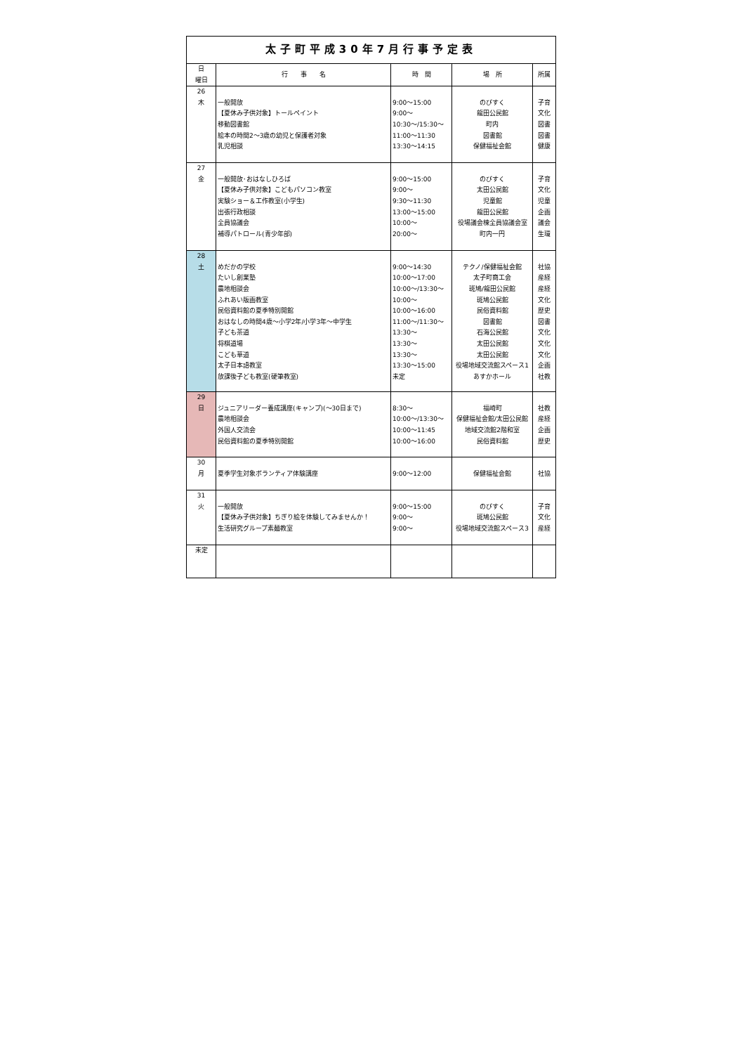| 太子町平成30年7月行事予定表 | | | | |
| 日 曜日 | 行 事 名 | 時 間 | 場 所 | 所属 |
| 26 木 | 一般開放 【夏休み子供対象】トールペイント 移動図書館 絵本の時間2～3歳の幼児と保護者対象 乳児相談 | 9:00～15:00 9:00～ 10:30～/15:30～ 11:00～11:30 13:30～14:15 | のびすく 龍田公民館 町内 図書館 保健福祉会館 | 子育 文化 図書 図書 健康 |
| 27 金 | 一般開放･おはなしひろば 【夏休み子供対象】こどもパソコン教室 実験ショー＆工作教室(小学生) 出張行政相談 全員協議会 補導パトロール(青少年部) | 9:00～15:00 9:00～ 9:30～11:30 13:00～15:00 10:00～ 20:00～ | のびすく 太田公民館 児童館 龍田公民館 役場議会棟全員協議会室 町内一円 | 子育 文化 児童 企画 議会 生環 |
| 28 土 | めだかの学校 たいし創業塾 農地相談会 ふれあい版画教室 民俗資料館の夏季特別開館 おはなしの時間4歳～小学2年/小学3年～中学生 子ども茶道 将棋道場 こども華道 太子日本語教室 放課後子ども教室(硬筆教室) | 9:00～14:30 10:00～17:00 10:00～/13:30～ 10:00～ 10:00～16:00 11:00～/11:30～ 13:30～ 13:30～ 13:30～ 13:30～15:00 未定 | テクノ/保健福祉会館 太子町商工会 斑鳩/龍田公民館 斑鳩公民館 民俗資料館 図書館 石海公民館 太田公民館 太田公民館 役場地域交流館スペース1 あすかホール | 社協 産経 産経 文化 歴史 図書 文化 文化 文化 企画 社教 |
| 29 日 | ジュニアリーダー養成講座(キャンプ)(～30日まで) 農地相談会 外国人交流会 民俗資料館の夏季特別開館 | 8:30～ 10:00～/13:30～ 10:00～11:45 10:00～16:00 | 福崎町 保健福祉会館/太田公民館 地域交流館2階和室 民俗資料館 | 社教 産経 企画 歴史 |
| 30 月 | 夏季学生対象ボランティア体験講座 | 9:00～12:00 | 保健福祉会館 | 社協 |
| 31 火 | 一般開放 【夏休み子供対象】ちぎり絵を体験してみませんか！ 生活研究グループ素麺教室 | 9:00～15:00 9:00～ 9:00～ | のびすく 斑鳩公民館 役場地域交流館スペース3 | 子育 文化 産経 |
| 未定 | | | | |